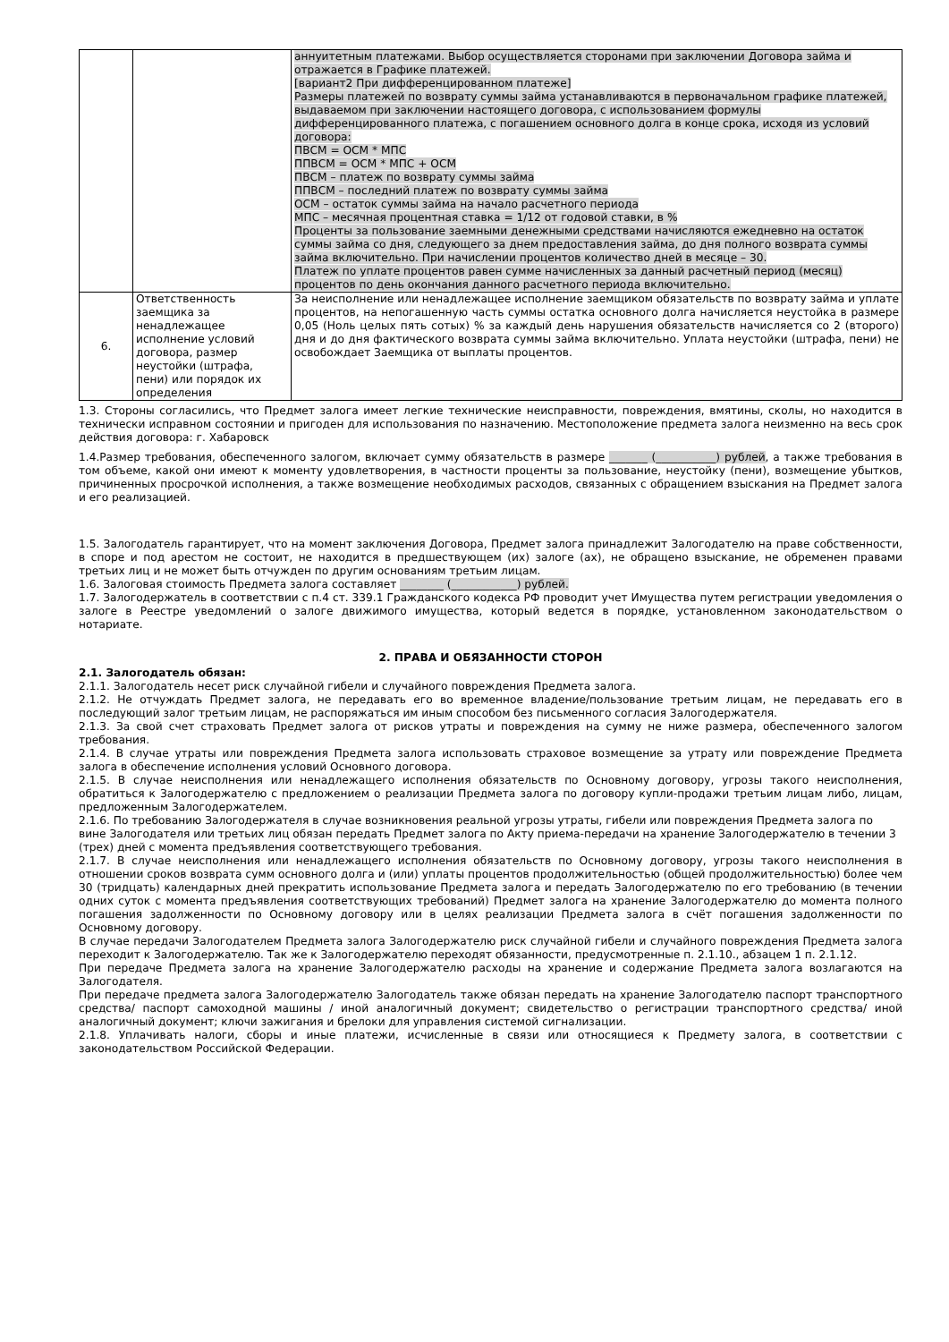| | | аннуитетным платежами. Выбор осуществляется сторонами при заключении Договора займа и отражается в Графике платежей. [вариант2 При дифференцированном платеже] Размеры платежей по возврату суммы займа устанавливаются в первоначальном графике платежей, выдаваемом при заключении настоящего договора, с использованием формулы дифференцированного платежа, с погашением основного долга в конце срока, исходя из условий договора: ПВСМ = ОСМ * МПС ППВСМ = ОСМ * МПС + ОСМ ПВСМ – платеж по возврату суммы займа ППВСМ – последний платеж по возврату суммы займа ОСМ – остаток суммы займа на начало расчетного периода МПС – месячная процентная ставка = 1/12 от годовой ставки, в % Проценты за пользование заемными денежными средствами начисляются ежедневно на остаток суммы займа со дня, следующего за днем предоставления займа, до дня полного возврата суммы займа включительно. При начислении процентов количество дней в месяце – 30. Платеж по уплате процентов равен сумме начисленных за данный расчетный период (месяц) процентов по день окончания данного расчетного периода включительно. |
| 6. | Ответственность заемщика за ненадлежащее исполнение условий договора, размер неустойки (штрафа, пени) или порядок их определения | За неисполнение или ненадлежащее исполнение заемщиком обязательств по возврату займа и уплате процентов, на непогашенную часть суммы остатка основного долга начисляется неустойка в размере 0,05 (Ноль целых пять сотых) % за каждый день нарушения обязательств начисляется со 2 (второго) дня и до дня фактического возврата суммы займа включительно. Уплата неустойки (штрафа, пени) не освобождает Заемщика от выплаты процентов. |
1.3. Стороны согласились, что Предмет залога имеет легкие технические неисправности, повреждения, вмятины, сколы, но находится в технически исправном состоянии и пригоден для использования по назначению. Местоположение предмета залога неизменно на весь срок действия договора: г. Хабаровск
1.4.Размер требования, обеспеченного залогом, включает сумму обязательств в размере _______ (___________) рублей, а также требования в том объеме, какой они имеют к моменту удовлетворения, в частности проценты за пользование, неустойку (пени), возмещение убытков, причиненных просрочкой исполнения, а также возмещение необходимых расходов, связанных с обращением взыскания на Предмет залога и его реализацией.
1.5. Залогодатель гарантирует, что на момент заключения Договора, Предмет залога принадлежит Залогодателю на праве собственности, в споре и под арестом не состоит, не находится в предшествующем (их) залоге (ах), не обращено взыскание, не обременен правами третьих лиц и не может быть отчужден по другим основаниям третьим лицам.
1.6. Залоговая стоимость Предмета залога составляет ________ (____________) рублей.
1.7. Залогодержатель в соответствии с п.4 ст. 339.1 Гражданского кодекса РФ проводит учет Имущества путем регистрации уведомления о залоге в Реестре уведомлений о залоге движимого имущества, который ведется в порядке, установленном законодательством о нотариате.
2. ПРАВА И ОБЯЗАННОСТИ СТОРОН
2.1. Залогодатель обязан:
2.1.1. Залогодатель несет риск случайной гибели и случайного повреждения Предмета залога.
2.1.2. Не отчуждать Предмет залога, не передавать его во временное владение/пользование третьим лицам, не передавать его в последующий залог третьим лицам, не распоряжаться им иным способом без письменного согласия Залогодержателя.
2.1.3. За свой счет страховать Предмет залога от рисков утраты и повреждения на сумму не ниже размера, обеспеченного залогом требования.
2.1.4. В случае утраты или повреждения Предмета залога использовать страховое возмещение за утрату или повреждение Предмета залога в обеспечение исполнения условий Основного договора.
2.1.5. В случае неисполнения или ненадлежащего исполнения обязательств по Основному договору, угрозы такого неисполнения, обратиться к Залогодержателю с предложением о реализации Предмета залога по договору купли-продажи третьим лицам либо, лицам, предложенным Залогодержателем.
2.1.6. По требованию Залогодержателя в случае возникновения реальной угрозы утраты, гибели или повреждения Предмета залога по вине Залогодателя или третьих лиц обязан передать Предмет залога по Акту приема-передачи на хранение Залогодержателю в течении 3 (трех) дней с момента предъявления соответствующего требования.
2.1.7. В случае неисполнения или ненадлежащего исполнения обязательств по Основному договору, угрозы такого неисполнения в отношении сроков возврата сумм основного долга и (или) уплаты процентов продолжительностью (общей продолжительностью) более чем 30 (тридцать) календарных дней прекратить использование Предмета залога и передать Залогодержателю по его требованию (в течении одних суток с момента предъявления соответствующих требований) Предмет залога на хранение Залогодержателю до момента полного погашения задолженности по Основному договору или в целях реализации Предмета залога в счёт погашения задолженности по Основному договору.
В случае передачи Залогодателем Предмета залога Залогодержателю риск случайной гибели и случайного повреждения Предмета залога переходит к Залогодержателю. Так же к Залогодержателю переходят обязанности, предусмотренные п. 2.1.10., абзацем 1 п. 2.1.12.
При передаче Предмета залога на хранение Залогодержателю расходы на хранение и содержание Предмета залога возлагаются на Залогодателя.
При передаче предмета залога Залогодержателю Залогодатель также обязан передать на хранение Залогодателю паспорт транспортного средства/ паспорт самоходной машины / иной аналогичный документ; свидетельство о регистрации транспортного средства/ иной аналогичный документ; ключи зажигания и брелоки для управления системой сигнализации.
2.1.8. Уплачивать налоги, сборы и иные платежи, исчисленные в связи или относящиеся к Предмету залога, в соответствии с законодательством Российской Федерации.